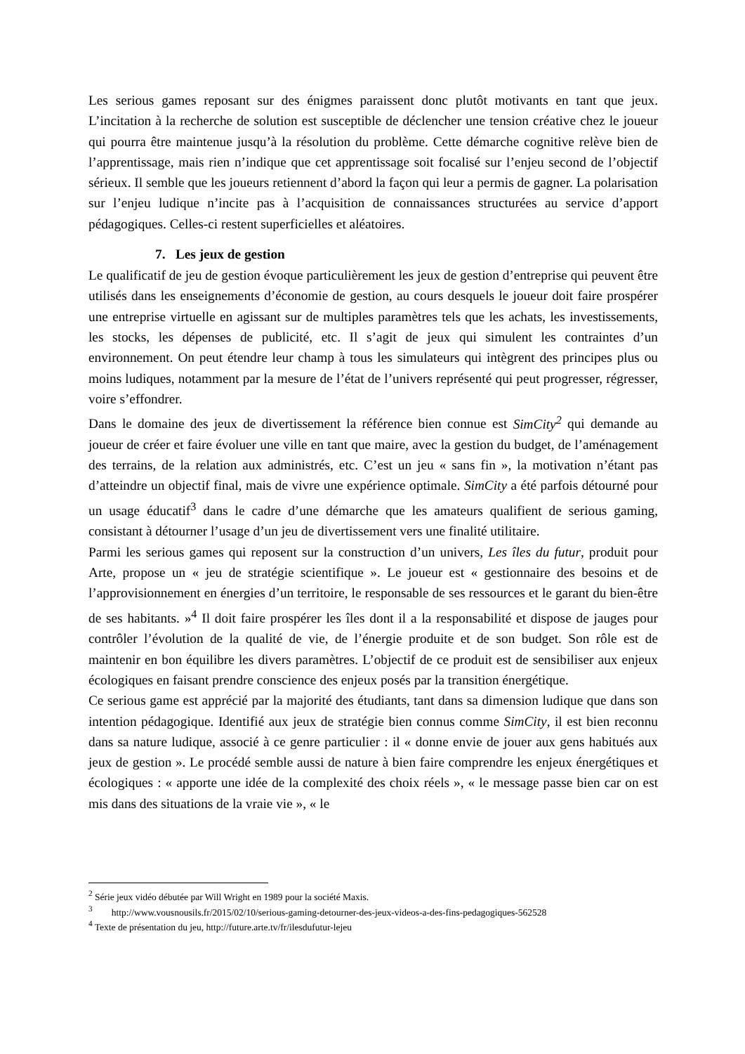Les serious games reposant sur des énigmes paraissent donc plutôt motivants en tant que jeux. L’incitation à la recherche de solution est susceptible de déclencher une tension créative chez le joueur qui pourra être maintenue jusqu’à la résolution du problème. Cette démarche cognitive relève bien de l’apprentissage, mais rien n’indique que cet apprentissage soit focalisé sur l’enjeu second de l’objectif sérieux. Il semble que les joueurs retiennent d’abord la façon qui leur a permis de gagner. La polarisation sur l’enjeu ludique n’incite pas à l’acquisition de connaissances structurées au service d’apport pédagogiques. Celles-ci restent superficielles et aléatoires.
7. Les jeux de gestion
Le qualificatif de jeu de gestion évoque particulièrement les jeux de gestion d’entreprise qui peuvent être utilisés dans les enseignements d’économie de gestion, au cours desquels le joueur doit faire prospérer une entreprise virtuelle en agissant sur de multiples paramètres tels que les achats, les investissements, les stocks, les dépenses de publicité, etc. Il s’agit de jeux qui simulent les contraintes d’un environnement. On peut étendre leur champ à tous les simulateurs qui intègrent des principes plus ou moins ludiques, notamment par la mesure de l’état de l’univers représenté qui peut progresser, régresser, voire s’effondrer.
Dans le domaine des jeux de divertissement la référence bien connue est SimCity<sup>2</sup> qui demande au joueur de créer et faire évoluer une ville en tant que maire, avec la gestion du budget, de l’aménagement des terrains, de la relation aux administrés, etc. C’est un jeu « sans fin », la motivation n’étant pas d’atteindre un objectif final, mais de vivre une expérience optimale. SimCity a été parfois détourné pour un usage éducatif<sup>3</sup> dans le cadre d’une démarche que les amateurs qualifient de serious gaming, consistant à détourner l’usage d’un jeu de divertissement vers une finalité utilitaire.
Parmi les serious games qui reposent sur la construction d’un univers, Les îles du futur, produit pour Arte, propose un « jeu de stratégie scientifique ». Le joueur est « gestionnaire des besoins et de l’approvisionnement en énergies d’un territoire, le responsable de ses ressources et le garant du bien-être de ses habitants. »<sup>4</sup> Il doit faire prospérer les îles dont il a la responsabilité et dispose de jauges pour contrôler l’évolution de la qualité de vie, de l’énergie produite et de son budget. Son rôle est de maintenir en bon équilibre les divers paramètres. L’objectif de ce produit est de sensibiliser aux enjeux écologiques en faisant prendre conscience des enjeux posés par la transition énergétique.
Ce serious game est apprécié par la majorité des étudiants, tant dans sa dimension ludique que dans son intention pédagogique. Identifié aux jeux de stratégie bien connus comme SimCity, il est bien reconnu dans sa nature ludique, associé à ce genre particulier : il « donne envie de jouer aux gens habitués aux jeux de gestion ». Le procédé semble aussi de nature à bien faire comprendre les enjeux énergétiques et écologiques : « apporte une idée de la complexité des choix réels », « le message passe bien car on est mis dans des situations de la vraie vie », « le
<sup>2</sup> Série jeux vidéo débutée par Will Wright en 1989 pour la société Maxis.
<sup>3</sup> http://www.vousnousils.fr/2015/02/10/serious-gaming-detourner-des-jeux-videos-a-des-fins-pedagogiques-562528
<sup>4</sup> Texte de présentation du jeu, http://future.arte.tv/fr/ilesdufutur-lejeu